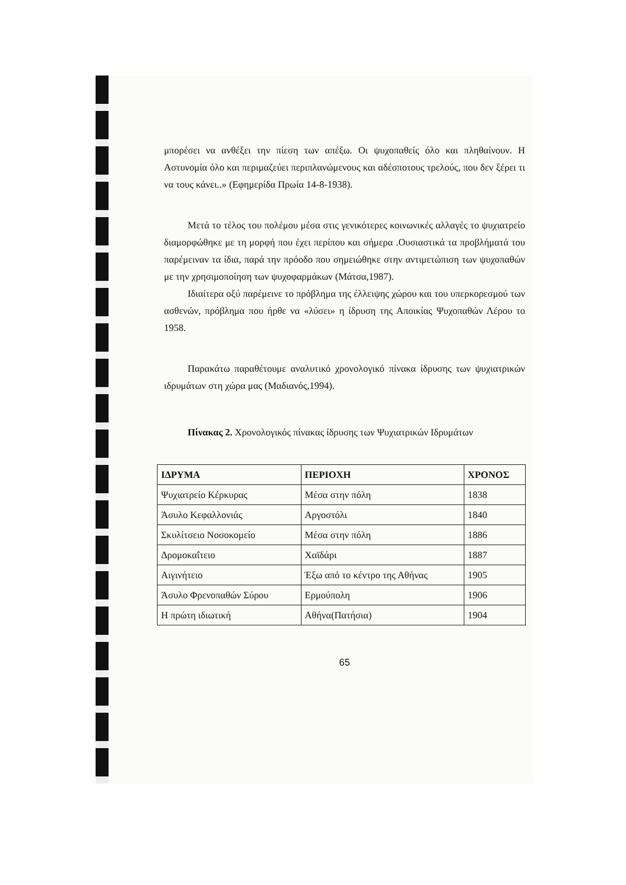μπορέσει να ανθέξει την πίεση των απέξω. Οι ψυχοπαθείς όλο και πληθαίνουν. Η Αστυνομία όλο και περιμαζεύει περιπλανώμενους και αδέσποτους τρελούς, που δεν ξέρει τι να τους κάνει..» (Εφημερίδα Πρωία 14-8-1938).
Μετά το τέλος του πολέμου μέσα στις γενικότερες κοινωνικές αλλαγές το ψυχιατρείο διαμορφώθηκε με τη μορφή που έχει περίπου και σήμερα .Ουσιαστικά τα προβλήματά του παρέμειναν τα ίδια, παρά την πρόοδο που σημειώθηκε στην αντιμετώπιση των ψυχοπαθών με την χρησιμοποίηση των ψυχοφαρμάκων (Μάτσα,1987).
Ιδιαίτερα οξύ παρέμεινε το πρόβλημα της έλλειψης χώρου και του υπερκορεσμού των ασθενών, πρόβλημα που ήρθε να «λύσει» η ίδρυση της Αποικίας Ψυχοπαθών Λέρου το 1958.
Παρακάτω παραθέτουμε αναλυτικό χρονολογικό πίνακα ίδρυσης των ψυχιατρικών ιδρυμάτων στη χώρα μας (Μαδιανός,1994).
Πίνακας 2. Χρονολογικός πίνακας ίδρυσης των Ψυχιατρικών Ιδρυμάτων
| ΙΔΡΥΜΑ | ΠΕΡΙΟΧΗ | ΧΡΟΝΟΣ |
| --- | --- | --- |
| Ψυχιατρείο Κέρκυρας | Μέσα στην πόλη | 1838 |
| Άσυλο Κεφαλλονιάς | Αργοστόλι | 1840 |
| Σκυλίτσειο Νοσοκομείο | Μέσα στην πόλη | 1886 |
| Δρομοκαΐτειο | Χαϊδάρι | 1887 |
| Αιγινήτειο | Έξω από το κέντρο της Αθήνας | 1905 |
| Άσυλο Φρενοπαθών Σύρου | Ερμούπολη | 1906 |
| Η πρώτη ιδιωτική | Αθήνα(Πατήσια) | 1904 |
65